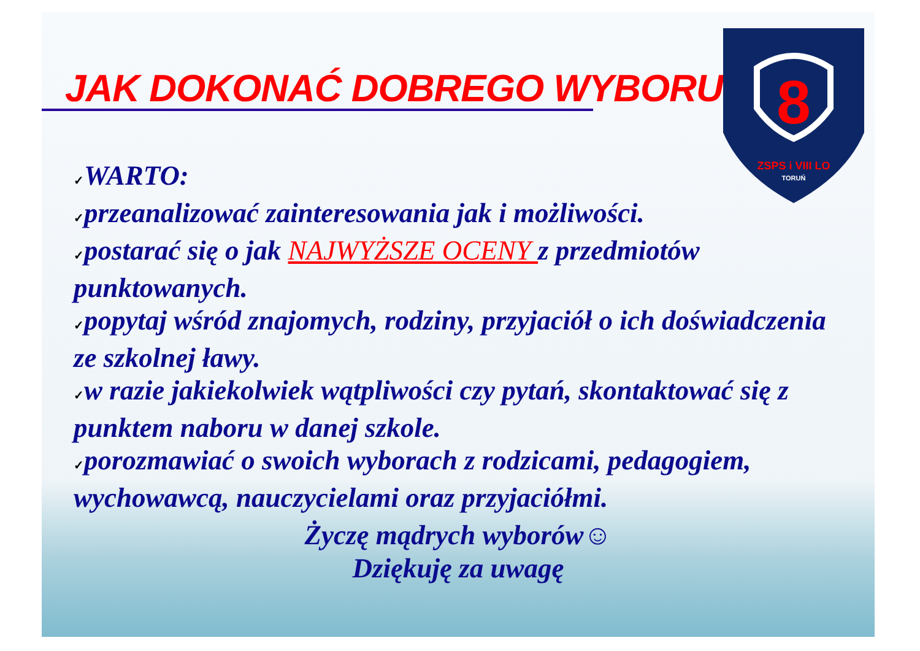JAK DOKONAĆ DOBREGO WYBORU?
8
ZSPS i VIII LO
TORUŃ
✓WARTO:
✓przeanalizować zainteresowania jak i możliwości.
✓postarać się o jak NAJWYŻSZE OCENY z przedmiotów punktowanych.
✓popytaj wśród znajomych, rodziny, przyjaciół o ich doświadczenia ze szkolnej ławy.
✓w razie jakiekolwiek wątpliwości czy pytań, skontaktować się z punktem naboru w danej szkole.
✓porozmawiać o swoich wyborach z rodzicami, pedagogiem, wychowawcą, nauczycielami oraz przyjaciółmi.
Życzę mądrych wyborów☺
Dziękuję za uwagę